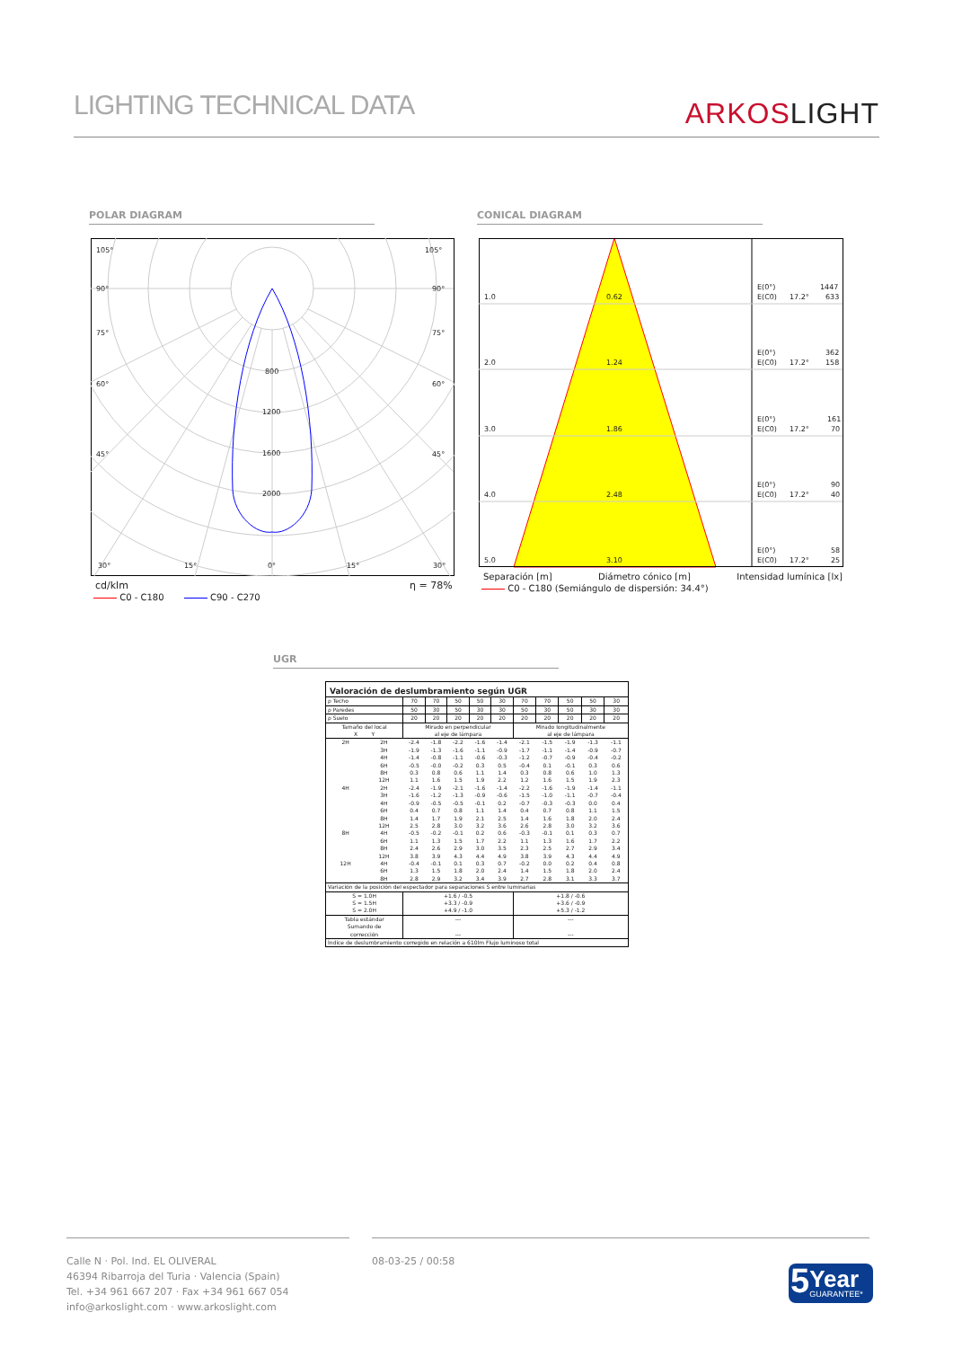LIGHTING TECHNICAL DATA
ARKOSLIGHT
POLAR DIAGRAM CONICAL DIAGRAM
105°
105°
90°
90°
75°
75°
60°
60°
45°
45°
800
1200
1600
2000
30°
15°
0°
15°
30°
cd/klm η = 78%
C0 - C180 C90 - C270
1.0
0.62
E(0°)
1447
E(C0)
17.2°
633
2.0
1.24
E(0°)
362
E(C0)
17.2°
158
3.0
1.86
E(0°)
161
E(C0)
17.2°
70
4.0
2.48
E(0°)
90
E(C0)
17.2°
40
5.0
3.10
E(0°)
58
E(C0)
17.2°
25
Separación [m] Diámetro cónico [m] Intensidad lumínica [lx]
C0 - C180 (Semiángulo de dispersión: 34.4°)
UGR
| Valoración de deslumbramiento según UGR | | | | | | | | | | | |
| --- | --- | --- | --- | --- | --- | --- | --- | --- | --- | --- | --- |
| ρ Techo | | 70 | 70 | 50 | 50 | 30 | 70 | 70 | 50 | 50 | 30 |
| ρ Paredes | | 50 | 30 | 50 | 30 | 30 | 50 | 30 | 50 | 30 | 30 |
| ρ Suelo | | 20 | 20 | 20 | 20 | 20 | 20 | 20 | 20 | 20 | 20 |
| Tamaño del local X Y | | Mirado en perpendicular al eje de lámpara | | | | | Mirado longitudinalmente al eje de lámpara | | | | |
| 2H | 2H | -2.4 | -1.8 | -2.2 | -1.6 | -1.4 | -2.1 | -1.5 | -1.9 | -1.3 | -1.1 |
| | 3H | -1.9 | -1.3 | -1.6 | -1.1 | -0.9 | -1.7 | -1.1 | -1.4 | -0.9 | -0.7 |
| | 4H | -1.4 | -0.8 | -1.1 | -0.6 | -0.3 | -1.2 | -0.7 | -0.9 | -0.4 | -0.2 |
| | 6H | -0.5 | -0.0 | -0.2 | 0.3 | 0.5 | -0.4 | 0.1 | -0.1 | 0.3 | 0.6 |
| | 8H | 0.3 | 0.8 | 0.6 | 1.1 | 1.4 | 0.3 | 0.8 | 0.6 | 1.0 | 1.3 |
| | 12H | 1.1 | 1.6 | 1.5 | 1.9 | 2.2 | 1.2 | 1.6 | 1.5 | 1.9 | 2.3 |
| 4H | 2H | -2.4 | -1.9 | -2.1 | -1.6 | -1.4 | -2.2 | -1.6 | -1.9 | -1.4 | -1.1 |
| | 3H | -1.6 | -1.2 | -1.3 | -0.9 | -0.6 | -1.5 | -1.0 | -1.1 | -0.7 | -0.4 |
| | 4H | -0.9 | -0.5 | -0.5 | -0.1 | 0.2 | -0.7 | -0.3 | -0.3 | 0.0 | 0.4 |
| | 6H | 0.4 | 0.7 | 0.8 | 1.1 | 1.4 | 0.4 | 0.7 | 0.8 | 1.1 | 1.5 |
| | 8H | 1.4 | 1.7 | 1.9 | 2.1 | 2.5 | 1.4 | 1.6 | 1.8 | 2.0 | 2.4 |
| | 12H | 2.5 | 2.8 | 3.0 | 3.2 | 3.6 | 2.6 | 2.8 | 3.0 | 3.2 | 3.6 |
| 8H | 4H | -0.5 | -0.2 | -0.1 | 0.2 | 0.6 | -0.3 | -0.1 | 0.1 | 0.3 | 0.7 |
| | 6H | 1.1 | 1.3 | 1.5 | 1.7 | 2.2 | 1.1 | 1.3 | 1.6 | 1.7 | 2.2 |
| | 8H | 2.4 | 2.6 | 2.9 | 3.0 | 3.5 | 2.3 | 2.5 | 2.7 | 2.9 | 3.4 |
| | 12H | 3.8 | 3.9 | 4.3 | 4.4 | 4.9 | 3.8 | 3.9 | 4.3 | 4.4 | 4.9 |
| 12H | 4H | -0.4 | -0.1 | 0.1 | 0.3 | 0.7 | -0.2 | 0.0 | 0.2 | 0.4 | 0.8 |
| | 6H | 1.3 | 1.5 | 1.8 | 2.0 | 2.4 | 1.4 | 1.5 | 1.8 | 2.0 | 2.4 |
| | 8H | 2.8 | 2.9 | 3.2 | 3.4 | 3.9 | 2.7 | 2.8 | 3.1 | 3.3 | 3.7 |
| Variación de la posición del espectador para separaciones S entre luminarias | | | | | | | | | | | |
| S = 1.0H S = 1.5H S = 2.0H | | +1.6 / -0.5 +3.3 / -0.9 +4.9 / -1.0 | | | | | +1.8 / -0.6 +3.6 / -0.9 +5.3 / -1.2 | | | | |
| Tabla estándar Sumando de corrección | | --- --- | | | | | --- --- | | | | |
| Índice de deslumbramiento corregido en relación a 610lm Flujo luminoso total | | | | | | | | | | | |
Calle N · Pol. Ind. EL OLIVERAL
46394 Ribarroja del Turia · Valencia (Spain)
Tel. +34 961 667 207 · Fax +34 961 667 054
info@arkoslight.com · www.arkoslight.com
08-03-25 / 00:58
5
Year
GUARANTEE*